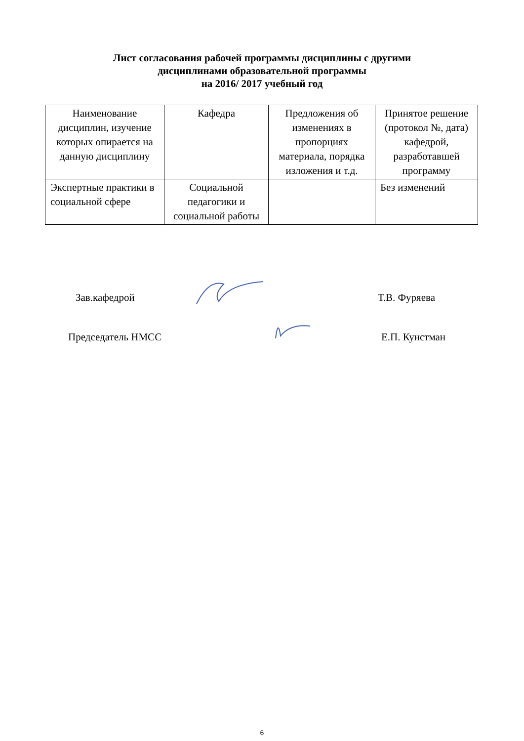Лист согласования рабочей программы дисциплины с другими
дисциплинами образовательной программы
на 2016/ 2017 учебный год
| Наименование дисциплин, изучение которых опирается на данную дисциплину | Кафедра | Предложения об изменениях в пропорциях материала, порядка изложения и т.д. | Принятое решение (протокол №, дата) кафедрой, разработавшей программу |
| Экспертные практики в социальной сфере | Социальной педагогики и социальной работы | | Без изменений |
Зав.кафедрой Т.В. Фуряева
Председатель НМСС Е.П. Кунстман
6